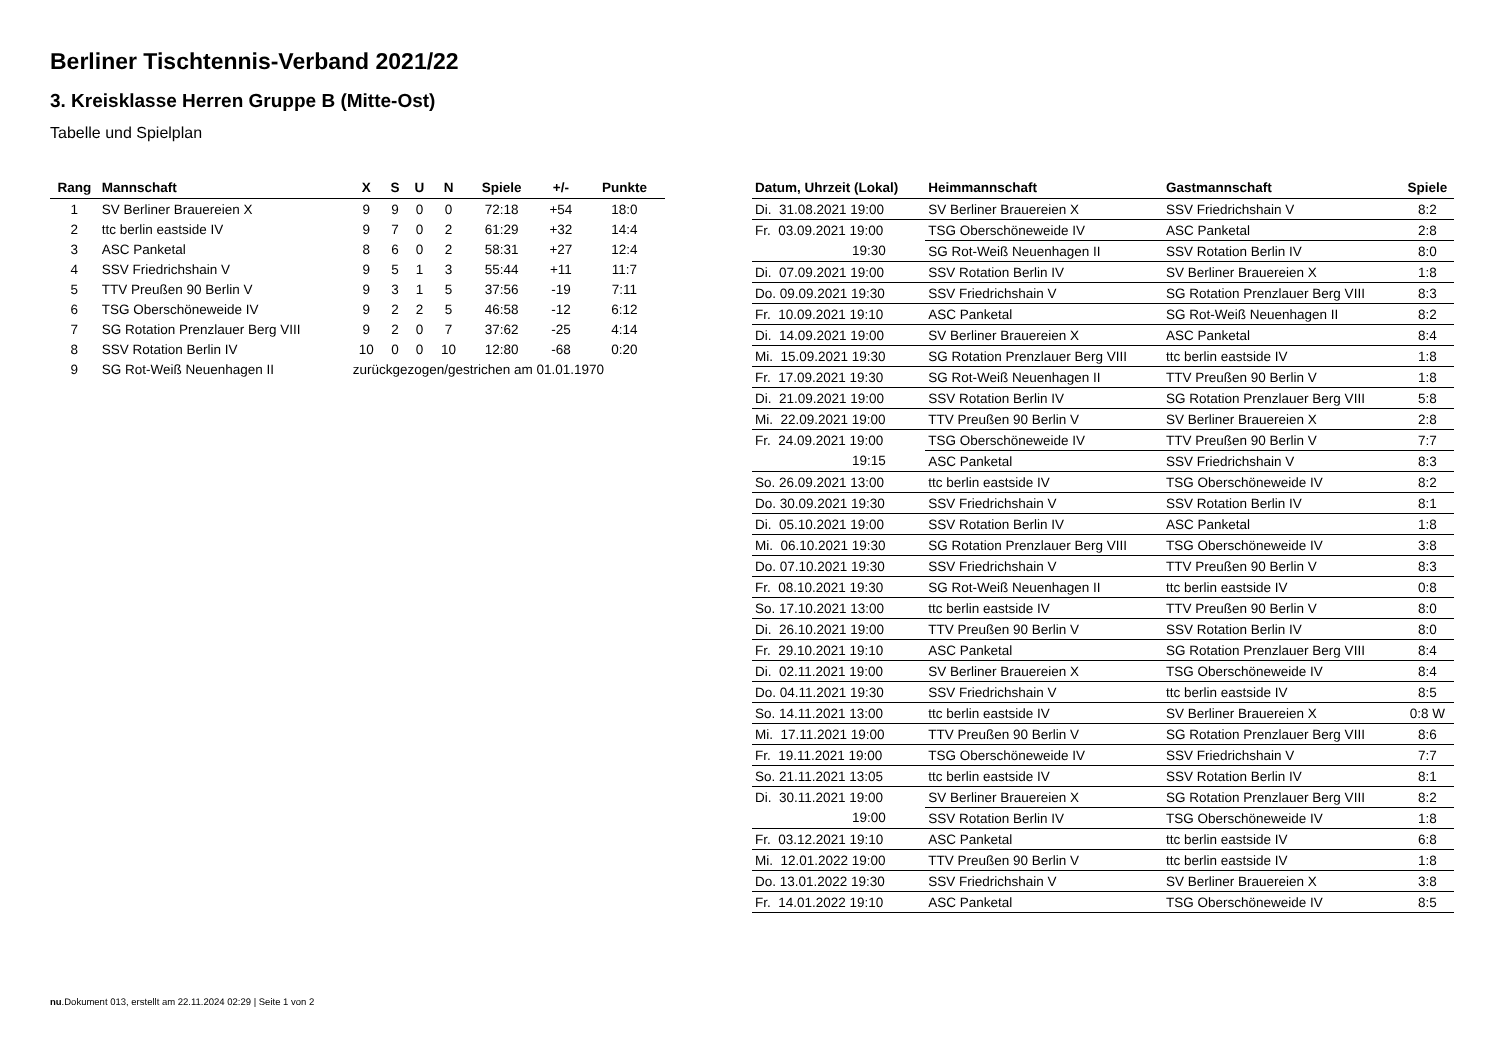Berliner Tischtennis-Verband 2021/22
3. Kreisklasse Herren Gruppe B (Mitte-Ost)
Tabelle und Spielplan
| Rang | Mannschaft | X | S | U | N | Spiele | +/- | Punkte |
| --- | --- | --- | --- | --- | --- | --- | --- | --- |
| 1 | SV Berliner Brauereien X | 9 | 9 | 0 | 0 | 72:18 | +54 | 18:0 |
| 2 | ttc berlin eastside IV | 9 | 7 | 0 | 2 | 61:29 | +32 | 14:4 |
| 3 | ASC Panketal | 8 | 6 | 0 | 2 | 58:31 | +27 | 12:4 |
| 4 | SSV Friedrichshain V | 9 | 5 | 1 | 3 | 55:44 | +11 | 11:7 |
| 5 | TTV Preußen 90 Berlin V | 9 | 3 | 1 | 5 | 37:56 | -19 | 7:11 |
| 6 | TSG Oberschöneweide IV | 9 | 2 | 2 | 5 | 46:58 | -12 | 6:12 |
| 7 | SG Rotation Prenzlauer Berg VIII | 9 | 2 | 0 | 7 | 37:62 | -25 | 4:14 |
| 8 | SSV Rotation Berlin IV | 10 | 0 | 0 | 10 | 12:80 | -68 | 0:20 |
| 9 | SG Rot-Weiß Neuenhagen II | zurückgezogen/gestrichen am 01.01.1970 | | | | | | |
| Datum, Uhrzeit (Lokal) | Heimmannschaft | Gastmannschaft | Spiele |
| --- | --- | --- | --- |
| Di. 31.08.2021 19:00 | SV Berliner Brauereien X | SSV Friedrichshain V | 8:2 |
| Fr. 03.09.2021 19:00 | TSG Oberschöneweide IV | ASC Panketal | 2:8 |
| 19:30 | SG Rot-Weiß Neuenhagen II | SSV Rotation Berlin IV | 8:0 |
| Di. 07.09.2021 19:00 | SSV Rotation Berlin IV | SV Berliner Brauereien X | 1:8 |
| Do. 09.09.2021 19:30 | SSV Friedrichshain V | SG Rotation Prenzlauer Berg VIII | 8:3 |
| Fr. 10.09.2021 19:10 | ASC Panketal | SG Rot-Weiß Neuenhagen II | 8:2 |
| Di. 14.09.2021 19:00 | SV Berliner Brauereien X | ASC Panketal | 8:4 |
| Mi. 15.09.2021 19:30 | SG Rotation Prenzlauer Berg VIII | ttc berlin eastside IV | 1:8 |
| Fr. 17.09.2021 19:30 | SG Rot-Weiß Neuenhagen II | TTV Preußen 90 Berlin V | 1:8 |
| Di. 21.09.2021 19:00 | SSV Rotation Berlin IV | SG Rotation Prenzlauer Berg VIII | 5:8 |
| Mi. 22.09.2021 19:00 | TTV Preußen 90 Berlin V | SV Berliner Brauereien X | 2:8 |
| Fr. 24.09.2021 19:00 | TSG Oberschöneweide IV | TTV Preußen 90 Berlin V | 7:7 |
| 19:15 | ASC Panketal | SSV Friedrichshain V | 8:3 |
| So. 26.09.2021 13:00 | ttc berlin eastside IV | TSG Oberschöneweide IV | 8:2 |
| Do. 30.09.2021 19:30 | SSV Friedrichshain V | SSV Rotation Berlin IV | 8:1 |
| Di. 05.10.2021 19:00 | SSV Rotation Berlin IV | ASC Panketal | 1:8 |
| Mi. 06.10.2021 19:30 | SG Rotation Prenzlauer Berg VIII | TSG Oberschöneweide IV | 3:8 |
| Do. 07.10.2021 19:30 | SSV Friedrichshain V | TTV Preußen 90 Berlin V | 8:3 |
| Fr. 08.10.2021 19:30 | SG Rot-Weiß Neuenhagen II | ttc berlin eastside IV | 0:8 |
| So. 17.10.2021 13:00 | ttc berlin eastside IV | TTV Preußen 90 Berlin V | 8:0 |
| Di. 26.10.2021 19:00 | TTV Preußen 90 Berlin V | SSV Rotation Berlin IV | 8:0 |
| Fr. 29.10.2021 19:10 | ASC Panketal | SG Rotation Prenzlauer Berg VIII | 8:4 |
| Di. 02.11.2021 19:00 | SV Berliner Brauereien X | TSG Oberschöneweide IV | 8:4 |
| Do. 04.11.2021 19:30 | SSV Friedrichshain V | ttc berlin eastside IV | 8:5 |
| So. 14.11.2021 13:00 | ttc berlin eastside IV | SV Berliner Brauereien X | 0:8 W |
| Mi. 17.11.2021 19:00 | TTV Preußen 90 Berlin V | SG Rotation Prenzlauer Berg VIII | 8:6 |
| Fr. 19.11.2021 19:00 | TSG Oberschöneweide IV | SSV Friedrichshain V | 7:7 |
| So. 21.11.2021 13:05 | ttc berlin eastside IV | SSV Rotation Berlin IV | 8:1 |
| Di. 30.11.2021 19:00 | SV Berliner Brauereien X | SG Rotation Prenzlauer Berg VIII | 8:2 |
| 19:00 | SSV Rotation Berlin IV | TSG Oberschöneweide IV | 1:8 |
| Fr. 03.12.2021 19:10 | ASC Panketal | ttc berlin eastside IV | 6:8 |
| Mi. 12.01.2022 19:00 | TTV Preußen 90 Berlin V | ttc berlin eastside IV | 1:8 |
| Do. 13.01.2022 19:30 | SSV Friedrichshain V | SV Berliner Brauereien X | 3:8 |
| Fr. 14.01.2022 19:10 | ASC Panketal | TSG Oberschöneweide IV | 8:5 |
nu.Dokument 013, erstellt am 22.11.2024 02:29 | Seite 1 von 2